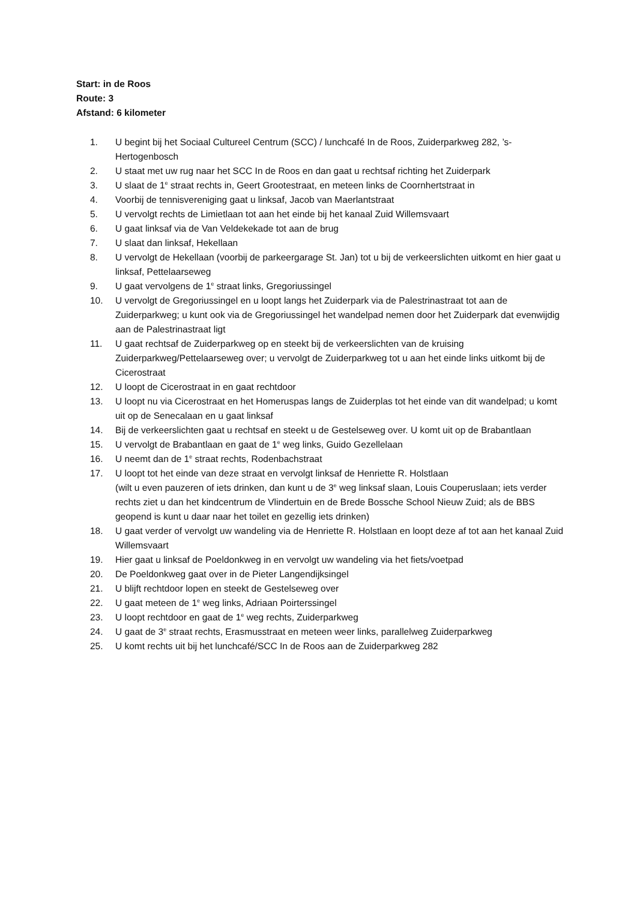Start: in de Roos
Route: 3
Afstand: 6 kilometer
1. U begint bij het Sociaal Cultureel Centrum (SCC) / lunchcafé In de Roos, Zuiderparkweg 282, ’s-Hertogenbosch
2. U staat met uw rug naar het SCC In de Roos en dan gaat u rechtsaf richting het Zuiderpark
3. U slaat de 1<sup>e</sup> straat rechts in, Geert Grootestraat, en meteen links de Coornhertstraat in
4. Voorbij de tennisvereniging gaat u linksaf, Jacob van Maerlantstraat
5. U vervolgt rechts de Limietlaan tot aan het einde bij het kanaal Zuid Willemsvaart
6. U gaat linksaf via de Van Veldekekade tot aan de brug
7. U slaat dan linksaf, Hekellaan
8. U vervolgt de Hekellaan (voorbij de parkeergarage St. Jan) tot u bij de verkeerslichten uitkomt en hier gaat u linksaf, Pettelaarseweg
9. U gaat vervolgens de 1<sup>e</sup> straat links, Gregoriussingel
10. U vervolgt de Gregoriussingel en u loopt langs het Zuiderpark via de Palestrinastraat tot aan de Zuiderparkweg; u kunt ook via de Gregoriussingel het wandelpad nemen door het Zuiderpark dat evenwijdig aan de Palestrinastraat ligt
11. U gaat rechtsaf de Zuiderparkweg op en steekt bij de verkeerslichten van de kruising Zuiderparkweg/Pettelaarseweg over; u vervolgt de Zuiderparkweg tot u aan het einde links uitkomt bij de Cicerostraat
12. U loopt de Cicerostraat in en gaat rechtdoor
13. U loopt nu via Cicerostraat en het Homeruspas langs de Zuiderplas tot het einde van dit wandelpad; u komt uit op de Senecalaan en u gaat linksaf
14. Bij de verkeerslichten gaat u rechtsaf en steekt u de Gestelseweg over. U komt uit op de Brabantlaan
15. U vervolgt de Brabantlaan en gaat de 1<sup>e</sup> weg links, Guido Gezellelaan
16. U neemt dan de 1<sup>e</sup> straat rechts, Rodenbachstraat
17. U loopt tot het einde van deze straat en vervolgt linksaf de Henriette R. Holstlaan
(wilt u even pauzeren of iets drinken, dan kunt u de 3<sup>e</sup> weg linksaf slaan, Louis Couperuslaan; iets verder rechts ziet u dan het kindcentrum de Vlindertuin en de Brede Bossche School Nieuw Zuid; als de BBS geopend is kunt u daar naar het toilet en gezellig iets drinken)
18. U gaat verder of vervolgt uw wandeling via de Henriette R. Holstlaan en loopt deze af tot aan het kanaal Zuid Willemsvaart
19. Hier gaat u linksaf de Poeldonkweg in en vervolgt uw wandeling via het fiets/voetpad
20. De Poeldonkweg gaat over in de Pieter Langendijksingel
21. U blijft rechtdoor lopen en steekt de Gestelseweg over
22. U gaat meteen de 1<sup>e</sup> weg links, Adriaan Poirterssingel
23. U loopt rechtdoor en gaat de 1<sup>e</sup> weg rechts, Zuiderparkweg
24. U gaat de 3<sup>e</sup> straat rechts, Erasmusstraat en meteen weer links, parallelweg Zuiderparkweg
25. U komt rechts uit bij het lunchcafé/SCC In de Roos aan de Zuiderparkweg 282